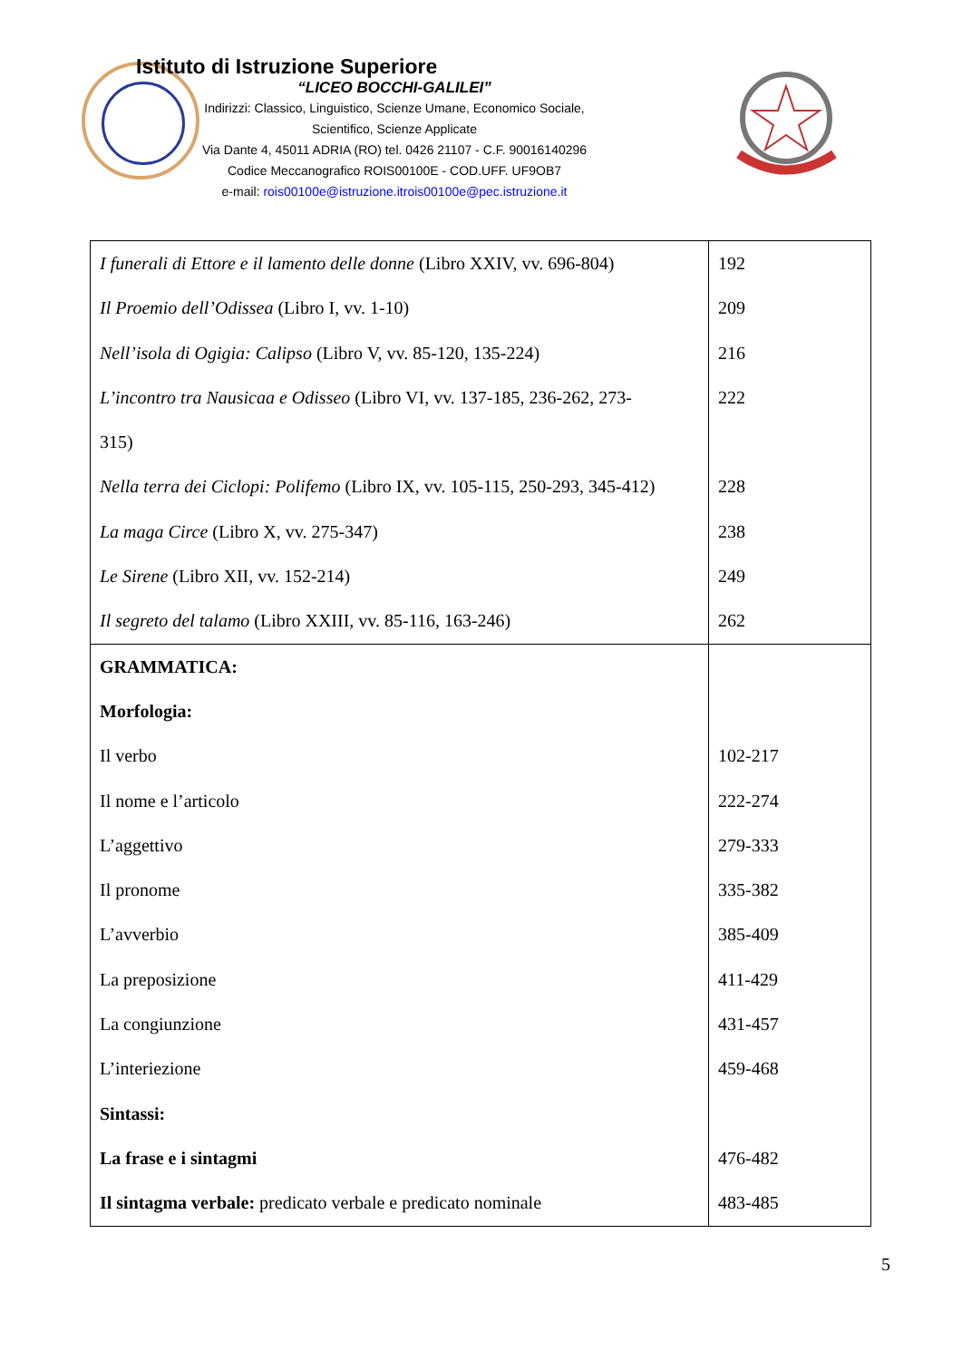Istituto di Istruzione Superiore
“LICEO BOCCHI-GALILEI”
Indirizzi: Classico, Linguistico, Scienze Umane, Economico Sociale,
Scientifico, Scienze Applicate
Via Dante 4, 45011 ADRIA (RO) tel. 0426 21107 - C.F. 90016140296
Codice Meccanografico ROIS00100E - COD.UFF. UF9OB7
e-mail: rois00100e@istruzione.itrois00100e@pec.istruzione.it
| I funerali di Ettore e il lamento delle donne (Libro XXIV, vv. 696-804) Il Proemio dell’Odissea (Libro I, vv. 1-10) Nell’isola di Ogigia: Calipso (Libro V, vv. 85-120, 135-224) L’incontro tra Nausicaa e Odisseo (Libro VI, vv. 137-185, 236-262, 273- 315) Nella terra dei Ciclopi: Polifemo (Libro IX, vv. 105-115, 250-293, 345-412) La maga Circe (Libro X, vv. 275-347) Le Sirene (Libro XII, vv. 152-214) Il segreto del talamo (Libro XXIII, vv. 85-116, 163-246) | 192 209 216 222 228 238 249 262 |
| GRAMMATICA: Morfologia: Il verbo Il nome e l’articolo L’aggettivo Il pronome L’avverbio La preposizione La congiunzione L’interiezione Sintassi: La frase e i sintagmi Il sintagma verbale: predicato verbale e predicato nominale | 102-217 222-274 279-333 335-382 385-409 411-429 431-457 459-468 476-482 483-485 |
5